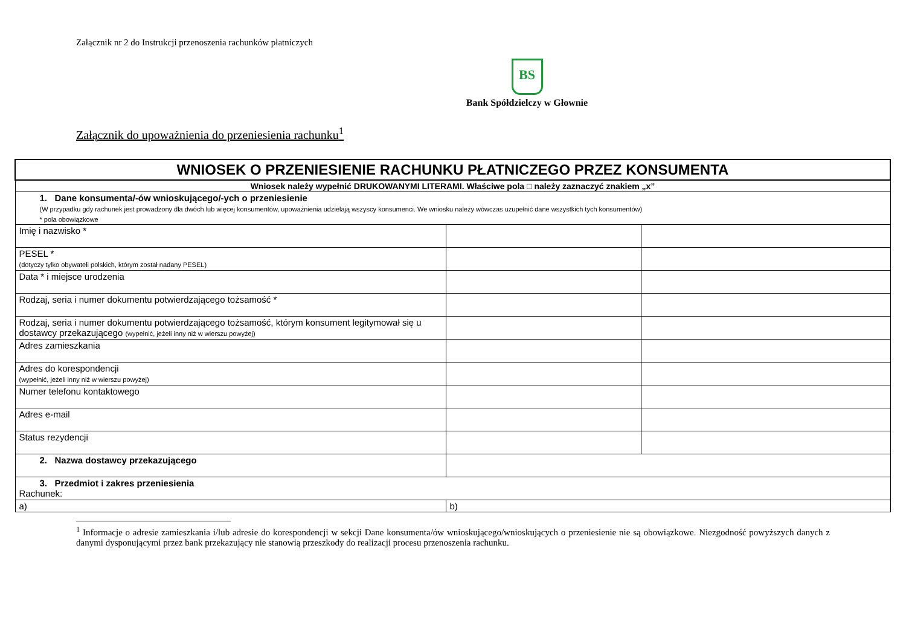Załącznik nr 2 do Instrukcji przenoszenia rachunków płatniczych
BS
Bank Spółdzielczy w Głownie
Załącznik do upoważnienia do przeniesienia rachunku<sup>1</sup>
| WNIOSEK O PRZENIESIENIE RACHUNKU PŁATNICZEGO PRZEZ KONSUMENTA | | |
| Wniosek należy wypełnić DRUKOWANYMI LITERAMI. Właściwe pola □ należy zaznaczyć znakiem „x” | | |
| 1. Dane konsumenta/-ów wnioskującego/-ych o przeniesienie (W przypadku gdy rachunek jest prowadzony dla dwóch lub więcej konsumentów, upoważnienia udzielają wszyscy konsumenci. We wniosku należy wówczas uzupełnić dane wszystkich tych konsumentów) * pola obowiązkowe | | |
| Imię i nazwisko * | | |
| PESEL * (dotyczy tylko obywateli polskich, którym został nadany PESEL) | | |
| Data * i miejsce urodzenia | | |
| Rodzaj, seria i numer dokumentu potwierdzającego tożsamość * | | |
| Rodzaj, seria i numer dokumentu potwierdzającego tożsamość, którym konsument legitymował się u dostawcy przekazującego (wypełnić, jeżeli inny niż w wierszu powyżej) | | |
| Adres zamieszkania | | |
| Adres do korespondencji (wypełnić, jeżeli inny niż w wierszu powyżej) | | |
| Numer telefonu kontaktowego | | |
| Adres e-mail | | |
| Status rezydencji | | |
| 2. Nazwa dostawcy przekazującego | | |
| 3. Przedmiot i zakres przeniesienia Rachunek: | | |
| a) | b) | |
<sup>1</sup> Informacje o adresie zamieszkania i/lub adresie do korespondencji w sekcji Dane konsumenta/ów wnioskującego/wnioskujących o przeniesienie nie są obowiązkowe. Niezgodność powyższych danych z danymi dysponującymi przez bank przekazujący nie stanowią przeszkody do realizacji procesu przenoszenia rachunku.